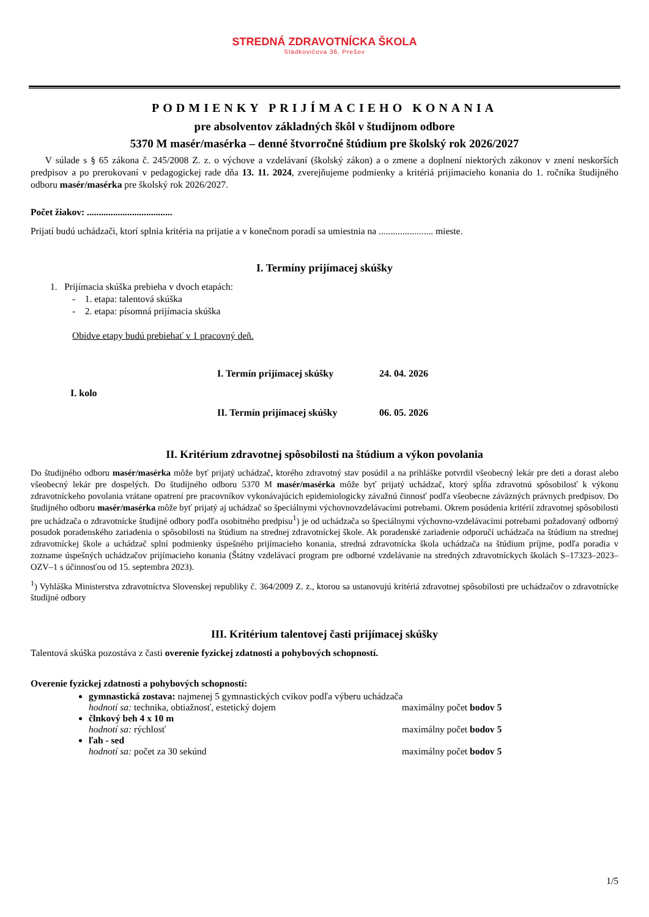STREDNÁ ZDRAVOTNÍCKA ŠKOLA
Sládkovičova 36, Prešov
PODMIENKY PRIJÍMACIEHO KONANIA
pre absolventov základných škôl v študijnom odbore
5370 M masér/masérka – denné štvorročné štúdium pre školský rok 2026/2027
V súlade s § 65 zákona č. 245/2008 Z. z. o výchove a vzdelávaní (školský zákon) a o zmene a doplnení niektorých zákonov v znení neskorších predpisov a po prerokovaní v pedagogickej rade dňa 13. 11. 2024, zverejňujeme podmienky a kritériá prijímacieho konania do 1. ročníka študijného odboru masér/masérka pre školský rok 2026/2027.
Počet žiakov: ....................................
Prijatí budú uchádzači, ktorí splnia kritéria na prijatie a v konečnom poradí sa umiestnia na ....................... mieste.
I. Termíny prijímacej skúšky
1. Prijímacia skúška prebieha v dvoch etapách:
- 1. etapa: talentová skúška
- 2. etapa: písomná prijímacia skúška
Obidve etapy budú prebiehať v 1 pracovný deň.
| I. kolo | I. Termín prijímacej skúšky | 24. 04. 2026 |
| | II. Termín prijímacej skúšky | 06. 05. 2026 |
II. Kritérium zdravotnej spôsobilosti na štúdium a výkon povolania
Do študijného odboru masér/masérka môže byť prijatý uchádzač, ktorého zdravotný stav posúdil a na prihláške potvrdil všeobecný lekár pre deti a dorast alebo všeobecný lekár pre dospelých. Do študijného odboru 5370 M masér/masérka môže byť prijatý uchádzač, ktorý spĺňa zdravotnú spôsobilosť k výkonu zdravotníckeho povolania vrátane opatrení pre pracovníkov vykonávajúcich epidemiologicky závažnú činnosť podľa všeobecne záväzných právnych predpisov. Do študijného odboru masér/masérka môže byť prijatý aj uchádzač so špeciálnymi výchovnovzdelávacími potrebami. Okrem posúdenia kritérií zdravotnej spôsobilosti pre uchádzača o zdravotnícke študijné odbory podľa osobitného predpisu<sup>1</sup>) je od uchádzača so špeciálnymi výchovno-vzdelávacími potrebami požadovaný odborný posudok poradenského zariadenia o spôsobilosti na štúdium na strednej zdravotníckej škole. Ak poradenské zariadenie odporučí uchádzača na štúdium na strednej zdravotníckej škole a uchádzač splní podmienky úspešného prijímacieho konania, stredná zdravotnícka škola uchádzača na štúdium príjme, podľa poradia v zozname úspešných uchádzačov prijímacieho konania (Štátny vzdelávací program pre odborné vzdelávanie na stredných zdravotníckych školách S–17323–2023–OZV–1 s účinnosťou od 15. septembra 2023).
<sup>1</sup>) Vyhláška Ministerstva zdravotníctva Slovenskej republiky č. 364/2009 Z. z., ktorou sa ustanovujú kritériá zdravotnej spôsobilosti pre uchádzačov o zdravotnícke študijné odbory
III. Kritérium talentovej časti prijímacej skúšky
Talentová skúška pozostáva z časti overenie fyzickej zdatnosti a pohybových schopností.
Overenie fyzickej zdatnosti a pohybových schopností:
gymnastická zostava: najmenej 5 gymnastických cvikov podľa výberu uchádzača
hodnotí sa: technika, obtiažnosť, estetický dojem maximálny počet bodov 5
člnkový beh 4 x 10 m
hodnotí sa: rýchlosť maximálny počet bodov 5
ľah - sed
hodnotí sa: počet za 30 sekúnd maximálny počet bodov 5
1/5